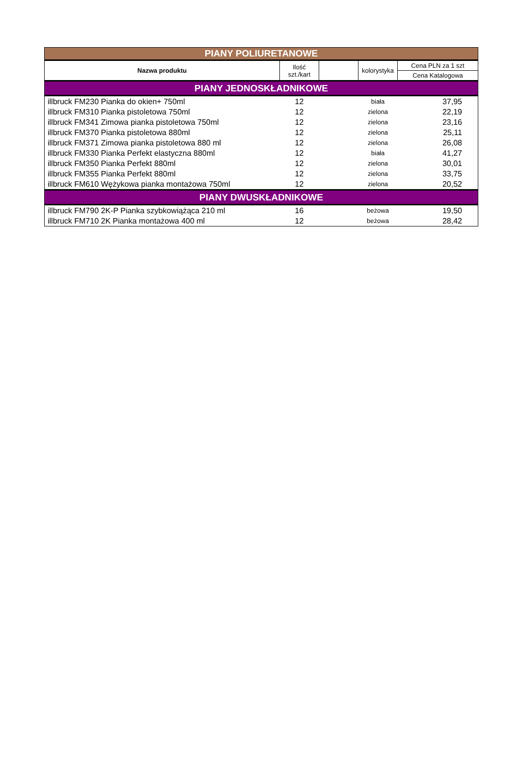| PIANY POLIURETANOWE | | | | |
| Nazwa produktu | Ilość szt./kart | | kolorystyka | Cena PLN za 1 szt |
| | | | | Cena Katalogowa |
| PIANY JEDNOSKŁADNIKOWE | | | | |
| illbruck FM230 Pianka do okien+ 750ml | 12 | | biała | 37,95 |
| illbruck FM310 Pianka pistoletowa 750ml | 12 | | zielona | 22,19 |
| illbruck FM341 Zimowa pianka pistoletowa 750ml | 12 | | zielona | 23,16 |
| illbruck FM370 Pianka pistoletowa 880ml | 12 | | zielona | 25,11 |
| illbruck FM371 Zimowa pianka pistoletowa 880 ml | 12 | | zielona | 26,08 |
| illbruck FM330 Pianka Perfekt elastyczna 880ml | 12 | | biała | 41,27 |
| illbruck FM350 Pianka Perfekt 880ml | 12 | | zielona | 30,01 |
| illbruck FM355 Pianka Perfekt 880ml | 12 | | zielona | 33,75 |
| illbruck FM610 Wężykowa pianka montażowa 750ml | 12 | | zielona | 20,52 |
| PIANY DWUSKŁADNIKOWE | | | | |
| illbruck FM790 2K-P Pianka szybkowiążąca 210 ml | 16 | | beżowa | 19,50 |
| illbruck FM710 2K Pianka montażowa 400 ml | 12 | | beżowa | 28,42 |